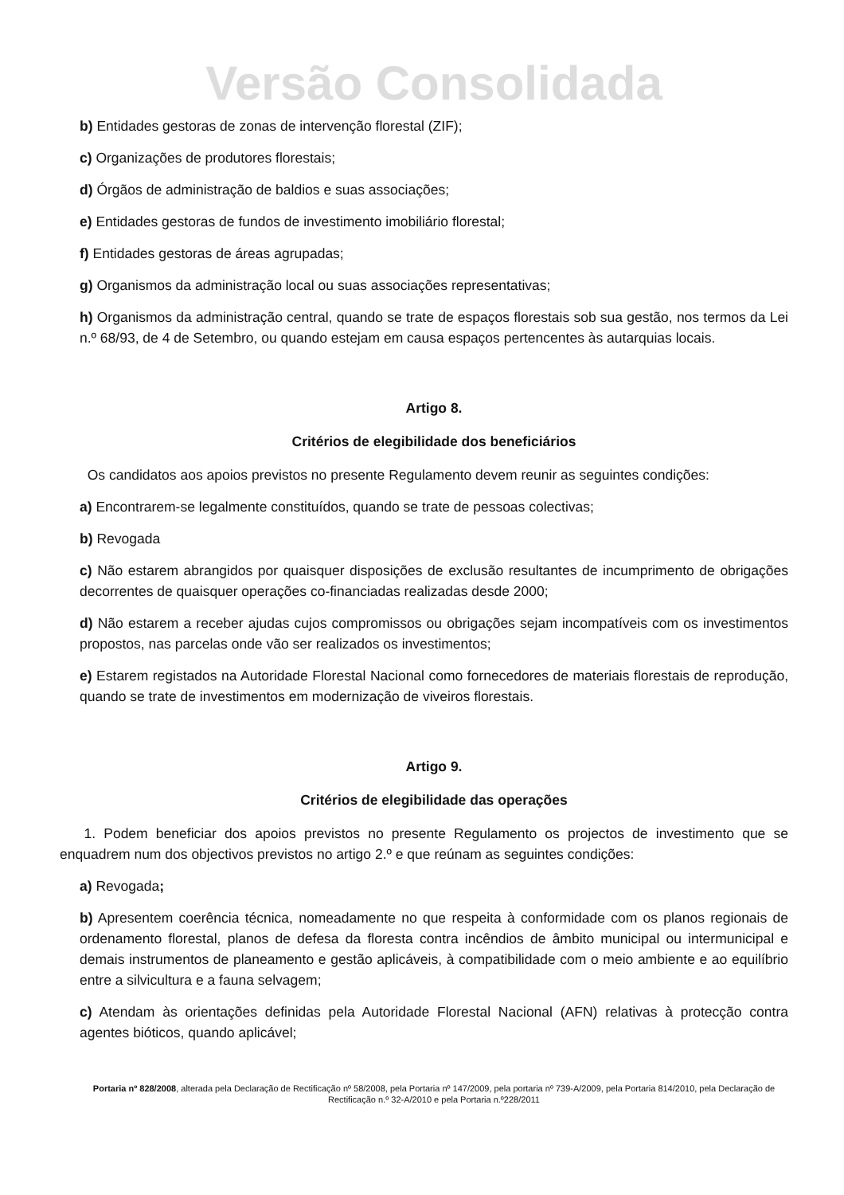Versão Consolidada
b) Entidades gestoras de zonas de intervenção florestal (ZIF);
c) Organizações de produtores florestais;
d) Órgãos de administração de baldios e suas associações;
e) Entidades gestoras de fundos de investimento imobiliário florestal;
f) Entidades gestoras de áreas agrupadas;
g) Organismos da administração local ou suas associações representativas;
h) Organismos da administração central, quando se trate de espaços florestais sob sua gestão, nos termos da Lei n.º 68/93, de 4 de Setembro, ou quando estejam em causa espaços pertencentes às autarquias locais.
Artigo 8.
Critérios de elegibilidade dos beneficiários
Os candidatos aos apoios previstos no presente Regulamento devem reunir as seguintes condições:
a) Encontrarem-se legalmente constituídos, quando se trate de pessoas colectivas;
b) Revogada
c) Não estarem abrangidos por quaisquer disposições de exclusão resultantes de incumprimento de obrigações decorrentes de quaisquer operações co-financiadas realizadas desde 2000;
d) Não estarem a receber ajudas cujos compromissos ou obrigações sejam incompatíveis com os investimentos propostos, nas parcelas onde vão ser realizados os investimentos;
e) Estarem registados na Autoridade Florestal Nacional como fornecedores de materiais florestais de reprodução, quando se trate de investimentos em modernização de viveiros florestais.
Artigo 9.
Critérios de elegibilidade das operações
1. Podem beneficiar dos apoios previstos no presente Regulamento os projectos de investimento que se enquadrem num dos objectivos previstos no artigo 2.º e que reúnam as seguintes condições:
a) Revogada;
b) Apresentem coerência técnica, nomeadamente no que respeita à conformidade com os planos regionais de ordenamento florestal, planos de defesa da floresta contra incêndios de âmbito municipal ou intermunicipal e demais instrumentos de planeamento e gestão aplicáveis, à compatibilidade com o meio ambiente e ao equilíbrio entre a silvicultura e a fauna selvagem;
c) Atendam às orientações definidas pela Autoridade Florestal Nacional (AFN) relativas à protecção contra agentes bióticos, quando aplicável;
Portaria nº 828/2008, alterada pela Declaração de Rectificação nº 58/2008, pela Portaria nº 147/2009, pela portaria nº 739-A/2009, pela Portaria 814/2010, pela Declaração de Rectificação n.º 32-A/2010 e pela Portaria n.º228/2011